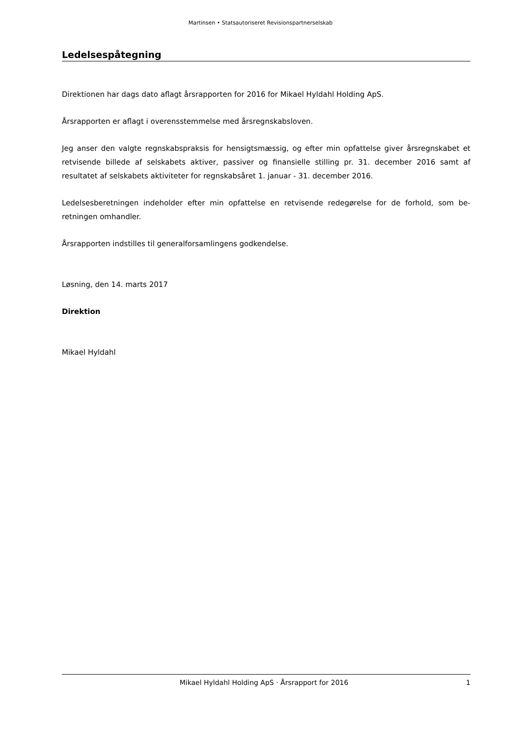Martinsen • Statsautoriseret Revisionspartnerselskab
Ledelsespåtegning
Direktionen har dags dato aflagt årsrapporten for 2016 for Mikael Hyldahl Holding ApS.
Årsrapporten er aflagt i overensstemmelse med årsregnskabsloven.
Jeg anser den valgte regnskabspraksis for hensigtsmæssig, og efter min opfattelse giver årsregnska­bet et retvisende billede af selskabets aktiver, passiver og finansielle stilling pr. 31. december 2016 samt af resultatet af selskabets aktiviteter for regnskabsåret 1. januar - 31. december 2016.
Ledelsesberetningen indeholder efter min opfattelse en retvisende redegørelse for de forhold, som be­retningen omhandler.
Årsrapporten indstilles til generalforsamlingens godkendelse.
Løsning, den 14. marts 2017
Direktion
Mikael Hyldahl
Mikael Hyldahl Holding ApS · Årsrapport for 2016 1